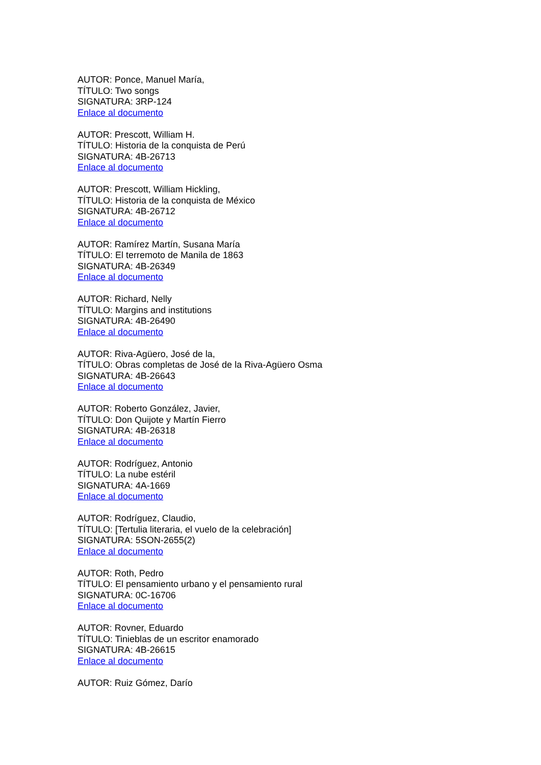AUTOR: Ponce, Manuel María,
TÍTULO: Two songs
SIGNATURA: 3RP-124
Enlace al documento
AUTOR: Prescott, William H.
TÍTULO: Historia de la conquista de Perú
SIGNATURA: 4B-26713
Enlace al documento
AUTOR: Prescott, William Hickling,
TÍTULO: Historia de la conquista de México
SIGNATURA: 4B-26712
Enlace al documento
AUTOR: Ramírez Martín, Susana María
TÍTULO: El terremoto de Manila de 1863
SIGNATURA: 4B-26349
Enlace al documento
AUTOR: Richard, Nelly
TÍTULO: Margins and institutions
SIGNATURA: 4B-26490
Enlace al documento
AUTOR: Riva-Agüero, José de la,
TÍTULO: Obras completas de José de la Riva-Agüero Osma
SIGNATURA: 4B-26643
Enlace al documento
AUTOR: Roberto González, Javier,
TÍTULO: Don Quijote y Martín Fierro
SIGNATURA: 4B-26318
Enlace al documento
AUTOR: Rodríguez, Antonio
TÍTULO: La nube estéril
SIGNATURA: 4A-1669
Enlace al documento
AUTOR: Rodríguez, Claudio,
TÍTULO: [Tertulia literaria, el vuelo de la celebración]
SIGNATURA: 5SON-2655(2)
Enlace al documento
AUTOR: Roth, Pedro
TÍTULO: El pensamiento urbano y el pensamiento rural
SIGNATURA: 0C-16706
Enlace al documento
AUTOR: Rovner, Eduardo
TÍTULO: Tinieblas de un escritor enamorado
SIGNATURA: 4B-26615
Enlace al documento
AUTOR: Ruiz Gómez, Darío